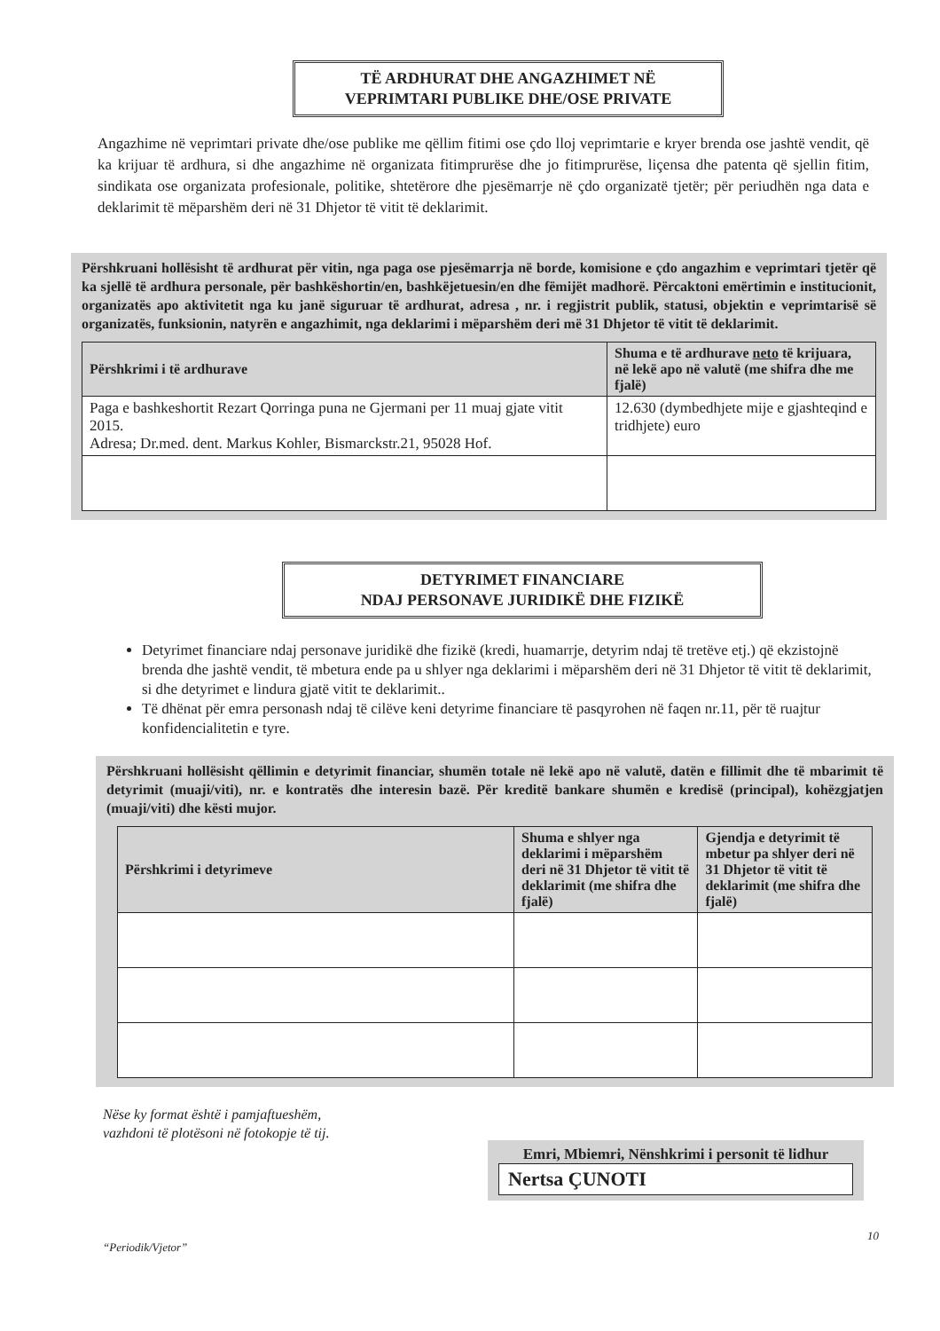TË ARDHURAT DHE ANGAZHIMET NË
VEPRIMTARI PUBLIKE DHE/OSE PRIVATE
Angazhime në veprimtari private dhe/ose publike me qëllim fitimi ose çdo lloj veprimtarie e kryer brenda ose jashtë vendit, që ka krijuar të ardhura, si dhe angazhime në organizata fitimprurëse dhe jo fitimprurëse, liçensa dhe patenta që sjellin fitim, sindikata ose organizata profesionale, politike, shtetërore dhe pjesëmarrje në çdo organizatë tjetër; për periudhën nga data e deklarimit të mëparshëm deri në 31 Dhjetor të vitit të deklarimit.
Përshkruani hollësisht të ardhurat për vitin, nga paga ose pjesëmarrja në borde, komisione e çdo angazhim e veprimtari tjetër që ka sjellë të ardhura personale, për bashkëshortin/en, bashkëjetuesin/en dhe fëmijët madhorë. Përcaktoni emërtimin e institucionit, organizatës apo aktivitetit nga ku janë siguruar të ardhurat, adresa , nr. i regjistrit publik, statusi, objektin e veprimtarisë së organizatës, funksionin, natyrën e angazhimit, nga deklarimi i mëparshëm deri më 31 Dhjetor të vitit të deklarimit.
| Përshkrimi i të ardhurave | Shuma e të ardhurave neto të krijuara, në lekë apo në valutë (me shifra dhe me fjalë) |
| --- | --- |
| Paga e bashkeshortit Rezart Qorringa puna ne Gjermani per 11 muaj gjate vitit 2015. Adresa; Dr.med. dent. Markus Kohler, Bismarckstr.21, 95028 Hof. | 12.630 (dymbedhjete mije e gjashteqind e tridhjete) euro |
DETYRIMET FINANCIARE
NDAJ PERSONAVE JURIDIKË DHE FIZIKË
Detyrimet financiare ndaj personave juridikë dhe fizikë (kredi, huamarrje, detyrim ndaj të tretëve etj.) që ekzistojnë brenda dhe jashtë vendit, të mbetura ende pa u shlyer nga deklarimi i mëparshëm deri në 31 Dhjetor të vitit të deklarimit, si dhe detyrimet e lindura gjatë vitit te deklarimit..
Të dhënat për emra personash ndaj të cilëve keni detyrime financiare të pasqyrohen në faqen nr.11, për të ruajtur konfidencialitetin e tyre.
Përshkruani hollësisht qëllimin e detyrimit financiar, shumën totale në lekë apo në valutë, datën e fillimit dhe të mbarimit të detyrimit (muaji/viti), nr. e kontratës dhe interesin bazë. Për kreditë bankare shumën e kredisë (principal), kohëzgjatjen (muaji/viti) dhe kësti mujor.
| Përshkrimi i detyrimeve | Shuma e shlyer nga deklarimi i mëparshëm deri në 31 Dhjetor të vitit të deklarimit (me shifra dhe fjalë) | Gjendja e detyrimit të mbetur pa shlyer deri në 31 Dhjetor të vitit të deklarimit (me shifra dhe fjalë) |
| --- | --- | --- |
Nëse ky format është i pamjaftueshëm,
vazhdoni të plotësoni në fotokopje të tij.
Emri, Mbiemri, Nënshkrimi i personit të lidhur
Nertsa ÇUNOTI
“Periodik/Vjetor”
10